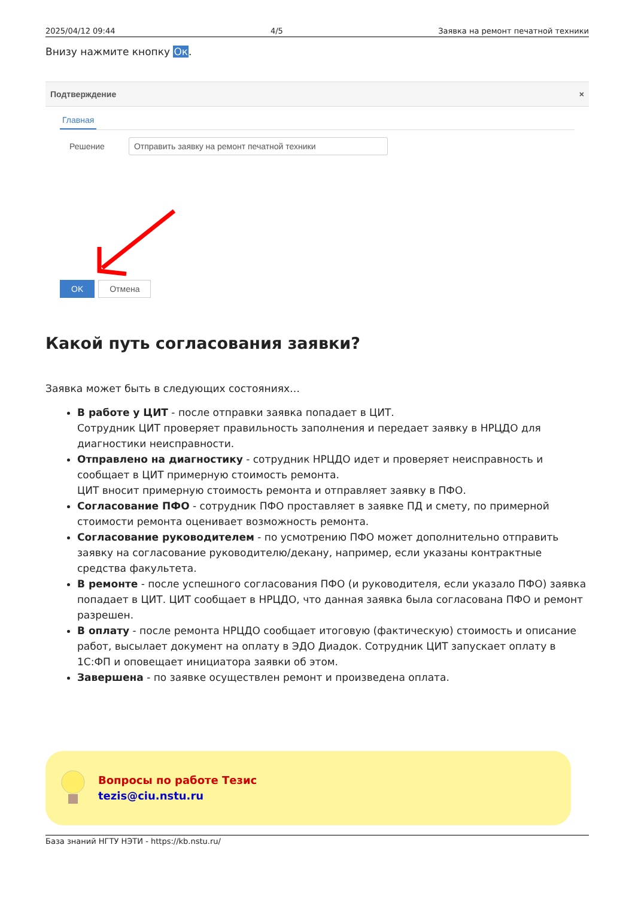2025/04/12 09:44 4/5 Заявка на ремонт печатной техники
Внизу нажмите кнопку Ок.
Подтверждение ×
Главная
Решение Отправить заявку на ремонт печатной техники
OK Отмена
Какой путь согласования заявки?
Заявка может быть в следующих состояниях…
В работе у ЦИТ - после отправки заявка попадает в ЦИТ.
Сотрудник ЦИТ проверяет правильность заполнения и передает заявку в НРЦДО для диагностики неисправности.
Отправлено на диагностику - сотрудник НРЦДО идет и проверяет неисправность и сообщает в ЦИТ примерную стоимость ремонта.
ЦИТ вносит примерную стоимость ремонта и отправляет заявку в ПФО.
Согласование ПФО - сотрудник ПФО проставляет в заявке ПД и смету, по примерной стоимости ремонта оценивает возможность ремонта.
Согласование руководителем - по усмотрению ПФО может дополнительно отправить заявку на согласование руководителю/декану, например, если указаны контрактные средства факультета.
В ремонте - после успешного согласования ПФО (и руководителя, если указало ПФО) заявка попадает в ЦИТ. ЦИТ сообщает в НРЦДО, что данная заявка была согласована ПФО и ремонт разрешен.
В оплату - после ремонта НРЦДО сообщает итоговую (фактическую) стоимость и описание работ, высылает документ на оплату в ЭДО Диадок. Сотрудник ЦИТ запускает оплату в 1С:ФП и оповещает инициатора заявки об этом.
Завершена - по заявке осуществлен ремонт и произведена оплата.
Вопросы по работе Тезис
tezis@ciu.nstu.ru
База знаний НГТУ НЭТИ - https://kb.nstu.ru/